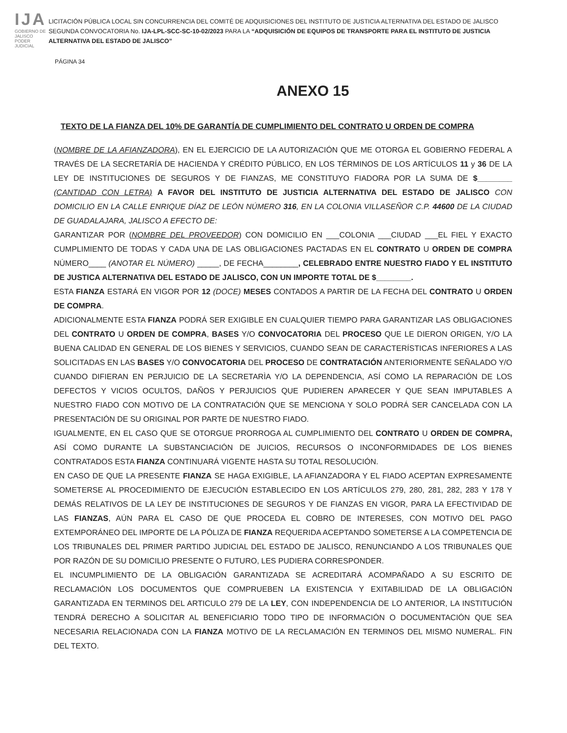IJA
GOBIERNO DE JALISCO
PODER JUDICIAL
LICITACIÓN PÚBLICA LOCAL SIN CONCURRENCIA DEL COMITÉ DE ADQUISICIONES DEL INSTITUTO DE JUSTICIA ALTERNATIVA DEL ESTADO DE JALISCO SEGUNDA CONVOCATORIA No. IJA-LPL-SCC-SC-10-02/2023 PARA LA “ADQUISICIÓN DE EQUIPOS DE TRANSPORTE PARA EL INSTITUTO DE JUSTICIA ALTERNATIVA DEL ESTADO DE JALISCO”
PÁGINA 34
ANEXO 15
TEXTO DE LA FIANZA DEL 10% DE GARANTÍA DE CUMPLIMIENTO DEL CONTRATO U ORDEN DE COMPRA
(NOMBRE DE LA AFIANZADORA), EN EL EJERCICIO DE LA AUTORIZACIÓN QUE ME OTORGA EL GOBIERNO FEDERAL A TRAVÉS DE LA SECRETARÍA DE HACIENDA Y CRÉDITO PÚBLICO, EN LOS TÉRMINOS DE LOS ARTÍCULOS 11 y 36 DE LA LEY DE INSTITUCIONES DE SEGUROS Y DE FIANZAS, ME CONSTITUYO FIADORA POR LA SUMA DE $________ (CANTIDAD CON LETRA) A FAVOR DEL INSTITUTO DE JUSTICIA ALTERNATIVA DEL ESTADO DE JALISCO CON DOMICILIO EN LA CALLE ENRIQUE DÍAZ DE LEÓN NÚMERO 316, EN LA COLONIA VILLASEÑOR C.P. 44600 DE LA CIUDAD DE GUADALAJARA, JALISCO A EFECTO DE:
GARANTIZAR POR (NOMBRE DEL PROVEEDOR) CON DOMICILIO EN ___COLONIA ___CIUDAD ___EL FIEL Y EXACTO CUMPLIMIENTO DE TODAS Y CADA UNA DE LAS OBLIGACIONES PACTADAS EN EL CONTRATO U ORDEN DE COMPRA NÚMERO____ (ANOTAR EL NÚMERO) _____, DE FECHA________, CELEBRADO ENTRE NUESTRO FIADO Y EL INSTITUTO DE JUSTICA ALTERNATIVA DEL ESTADO DE JALISCO, CON UN IMPORTE TOTAL DE $________.
ESTA FIANZA ESTARÁ EN VIGOR POR 12 (DOCE) MESES CONTADOS A PARTIR DE LA FECHA DEL CONTRATO U ORDEN DE COMPRA.
ADICIONALMENTE ESTA FIANZA PODRÁ SER EXIGIBLE EN CUALQUIER TIEMPO PARA GARANTIZAR LAS OBLIGACIONES DEL CONTRATO U ORDEN DE COMPRA, BASES Y/O CONVOCATORIA DEL PROCESO QUE LE DIERON ORIGEN, Y/O LA BUENA CALIDAD EN GENERAL DE LOS BIENES Y SERVICIOS, CUANDO SEAN DE CARACTERÍSTICAS INFERIORES A LAS SOLICITADAS EN LAS BASES Y/O CONVOCATORIA DEL PROCESO DE CONTRATACIÓN ANTERIORMENTE SEÑALADO Y/O CUANDO DIFIERAN EN PERJUICIO DE LA SECRETARÌA Y/O LA DEPENDENCIA, ASÍ COMO LA REPARACIÓN DE LOS DEFECTOS Y VICIOS OCULTOS, DAÑOS Y PERJUICIOS QUE PUDIEREN APARECER Y QUE SEAN IMPUTABLES A NUESTRO FIADO CON MOTIVO DE LA CONTRATACIÓN QUE SE MENCIONA Y SOLO PODRÁ SER CANCELADA CON LA PRESENTACIÓN DE SU ORIGINAL POR PARTE DE NUESTRO FIADO.
IGUALMENTE, EN EL CASO QUE SE OTORGUE PRORROGA AL CUMPLIMIENTO DEL CONTRATO U ORDEN DE COMPRA, ASÍ COMO DURANTE LA SUBSTANCIACIÓN DE JUICIOS, RECURSOS O INCONFORMIDADES DE LOS BIENES CONTRATADOS ESTA FIANZA CONTINUARÁ VIGENTE HASTA SU TOTAL RESOLUCIÓN.
EN CASO DE QUE LA PRESENTE FIANZA SE HAGA EXIGIBLE, LA AFIANZADORA Y EL FIADO ACEPTAN EXPRESAMENTE SOMETERSE AL PROCEDIMIENTO DE EJECUCIÓN ESTABLECIDO EN LOS ARTÍCULOS 279, 280, 281, 282, 283 Y 178 Y DEMÁS RELATIVOS DE LA LEY DE INSTITUCIONES DE SEGUROS Y DE FIANZAS EN VIGOR, PARA LA EFECTIVIDAD DE LAS FIANZAS, AÚN PARA EL CASO DE QUE PROCEDA EL COBRO DE INTERESES, CON MOTIVO DEL PAGO EXTEMPORÁNEO DEL IMPORTE DE LA PÓLIZA DE FIANZA REQUERIDA ACEPTANDO SOMETERSE A LA COMPETENCIA DE LOS TRIBUNALES DEL PRIMER PARTIDO JUDICIAL DEL ESTADO DE JALISCO, RENUNCIANDO A LOS TRIBUNALES QUE POR RAZÓN DE SU DOMICILIO PRESENTE O FUTURO, LES PUDIERA CORRESPONDER.
EL INCUMPLIMIENTO DE LA OBLIGACIÓN GARANTIZADA SE ACREDITARÁ ACOMPAÑADO A SU ESCRITO DE RECLAMACIÓN LOS DOCUMENTOS QUE COMPRUEBEN LA EXISTENCIA Y EXITABILIDAD DE LA OBLIGACIÓN GARANTIZADA EN TERMINOS DEL ARTICULO 279 DE LA LEY, CON INDEPENDENCIA DE LO ANTERIOR, LA INSTITUCIÓN TENDRÁ DERECHO A SOLICITAR AL BENEFICIARIO TODO TIPO DE INFORMACIÓN O DOCUMENTACIÓN QUE SEA NECESARIA RELACIONADA CON LA FIANZA MOTIVO DE LA RECLAMACIÓN EN TERMINOS DEL MISMO NUMERAL. FIN DEL TEXTO.